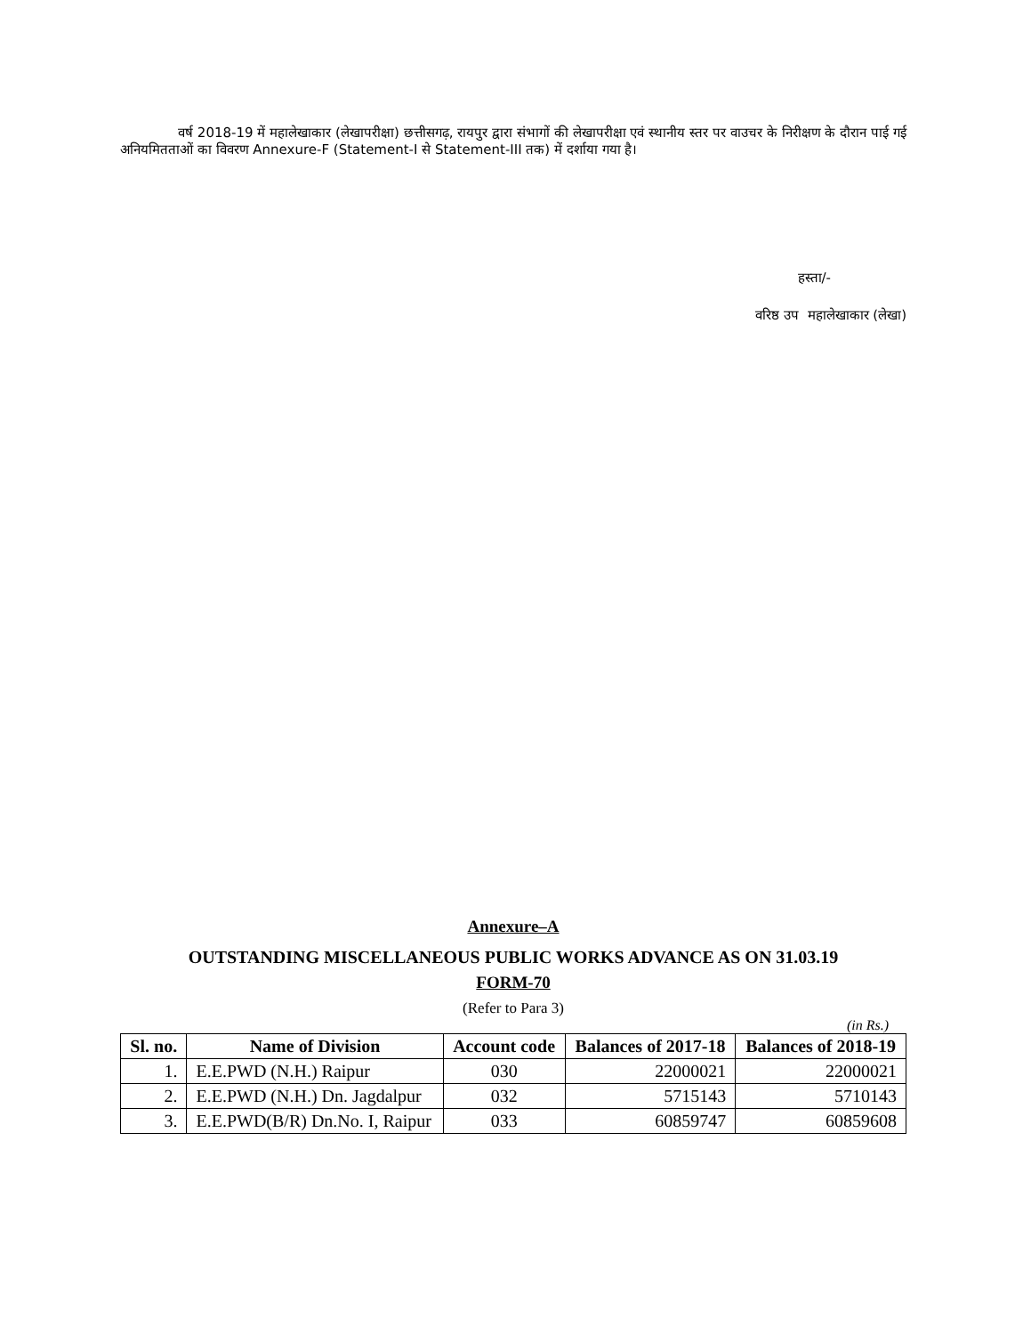वर्ष 2018-19 में महालेखाकार (लेखापरीक्षा) छत्तीसगढ़, रायपुर द्वारा संभागों की लेखापरीक्षा एवं स्थानीय स्तर पर वाउचर के निरीक्षण के दौरान पाई गई अनियमितताओं का विवरण Annexure-F (Statement-I से Statement-III तक) में दर्शाया गया है।
हस्ता/-
वरिष्ठ उप महालेखाकार (लेखा)
Annexure–A
OUTSTANDING MISCELLANEOUS PUBLIC WORKS ADVANCE AS ON 31.03.19
FORM-70
(Refer to Para 3)
(in Rs.)
| Sl. no. | Name of Division | Account code | Balances of 2017-18 | Balances of 2018-19 |
| --- | --- | --- | --- | --- |
| 1. | E.E.PWD (N.H.) Raipur | 030 | 22000021 | 22000021 |
| 2. | E.E.PWD (N.H.) Dn. Jagdalpur | 032 | 5715143 | 5710143 |
| 3. | E.E.PWD(B/R) Dn.No. I, Raipur | 033 | 60859747 | 60859608 |